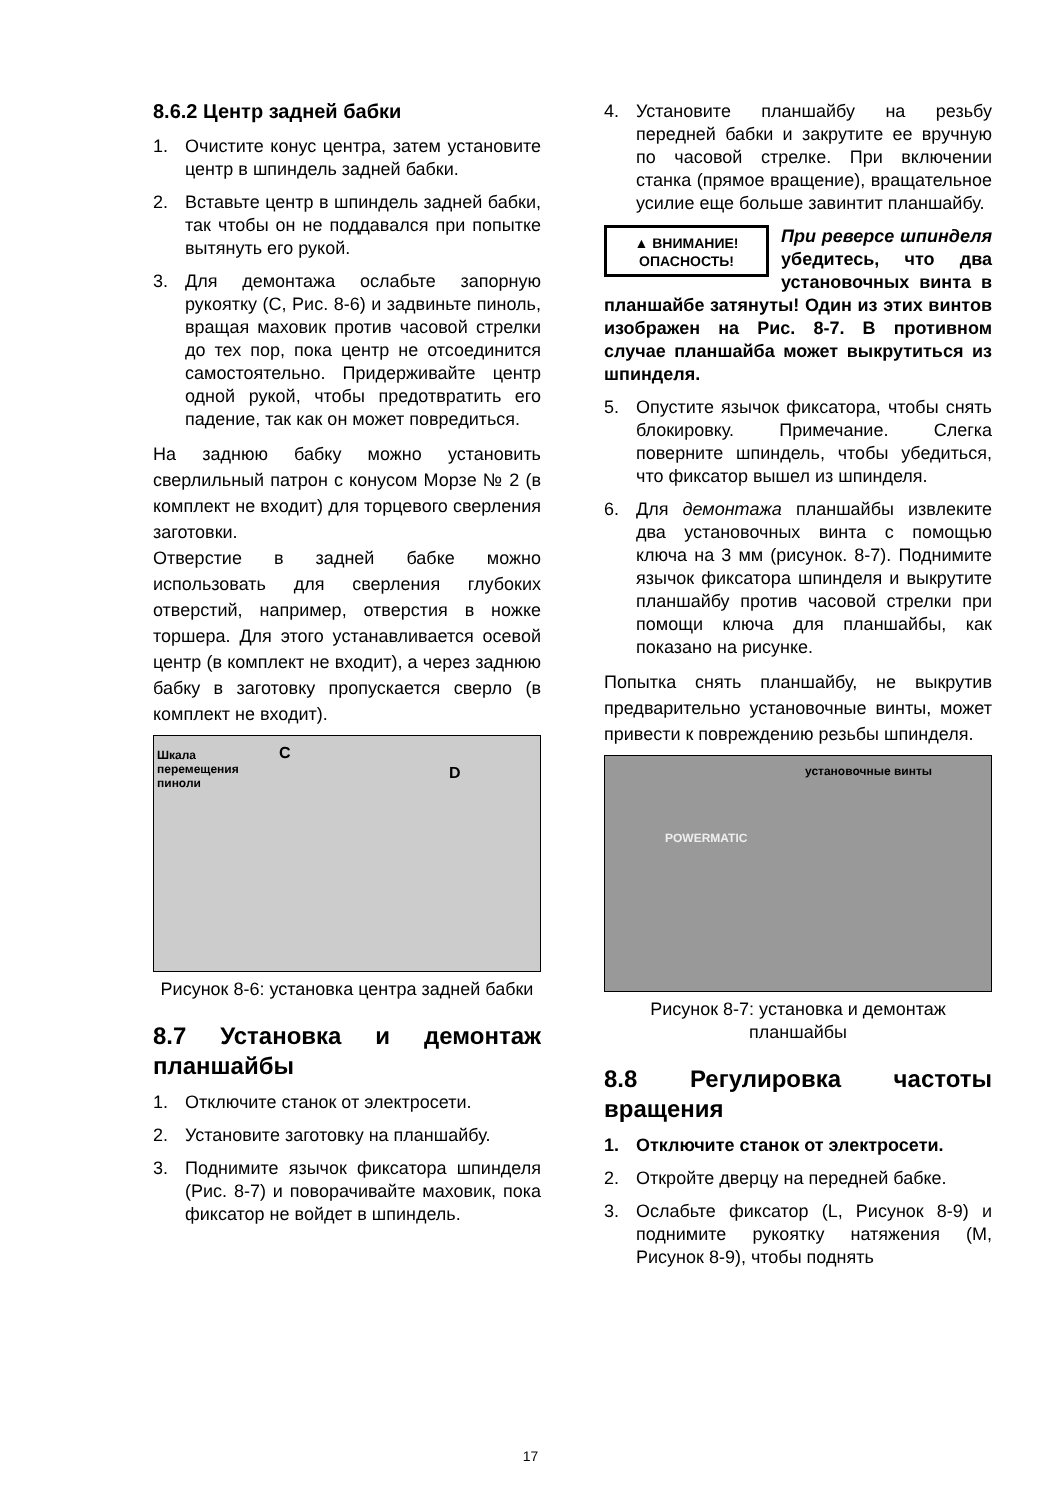8.6.2 Центр задней бабки
1. Очистите конус центра, затем установите центр в шпиндель задней бабки.
2. Вставьте центр в шпиндель задней бабки, так чтобы он не поддавался при попытке вытянуть его рукой.
3. Для демонтажа ослабьте запорную рукоятку (C, Рис. 8-6) и задвиньте пиноль, вращая маховик против часовой стрелки до тех пор, пока центр не отсоединится самостоятельно. Придерживайте центр одной рукой, чтобы предотвратить его падение, так как он может повредиться.
На заднюю бабку можно установить сверлильный патрон с конусом Морзе № 2 (в комплект не входит) для торцевого сверления заготовки.
Отверстие в задней бабке можно использовать для сверления глубоких отверстий, например, отверстия в ножке торшера. Для этого устанавливается осевой центр (в комплект не входит), а через заднюю бабку в заготовку пропускается сверло (в комплект не входит).
Шкала
перемещения
пиноли
C
D
Рисунок 8-6: установка центра задней бабки
8.7 Установка и демонтаж планшайбы
1. Отключите станок от электросети.
2. Установите заготовку на планшайбу.
3. Поднимите язычок фиксатора шпинделя (Рис. 8-7) и поворачивайте маховик, пока фиксатор не войдет в шпиндель.
4. Установите планшайбу на резьбу передней бабки и закрутите ее вручную по часовой стрелке. При включении станка (прямое вращение), вращательное усилие еще больше завинтит планшайбу.
▲ ВНИМАНИЕ!
ОПАСНОСТЬ!
При реверсе шпинделя убедитесь, что два установочных винта в планшайбе затянуты! Один из этих винтов изображен на Рис. 8-7. В противном случае планшайба может выкрутиться из шпинделя.
5. Опустите язычок фиксатора, чтобы снять блокировку. Примечание. Слегка поверните шпиндель, чтобы убедиться, что фиксатор вышел из шпинделя.
6. Для демонтажа планшайбы извлеките два установочных винта с помощью ключа на 3 мм (рисунок. 8-7). Поднимите язычок фиксатора шпинделя и выкрутите планшайбу против часовой стрелки при помощи ключа для планшайбы, как показано на рисунке.
Попытка снять планшайбу, не выкрутив предварительно установочные винты, может привести к повреждению резьбы шпинделя.
установочные винты
POWERMATIC
Рисунок 8-7: установка и демонтаж планшайбы
8.8 Регулировка частоты вращения
1. Отключите станок от электросети.
2. Откройте дверцу на передней бабке.
3. Ослабьте фиксатор (L, Рисунок 8-9) и поднимите рукоятку натяжения (M, Рисунок 8-9), чтобы поднять
17